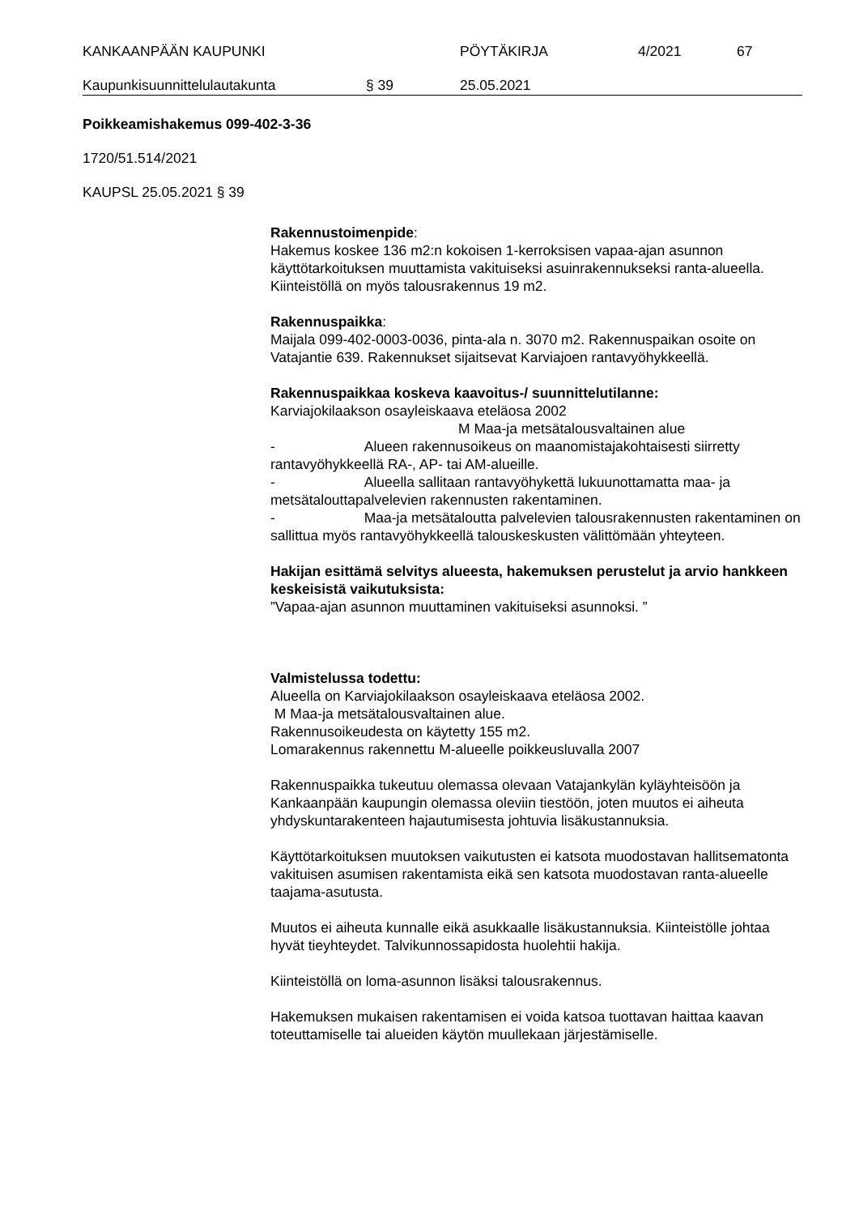KANKAAN­PÄÄN KAUPUNKI PÖYTÄKIRJA 4/2021 67
Kaupunkisuunnittelulautakunta § 39 25.05.2021
Poikkeamishakemus 099-402-3-36
1720/51.514/2021
KAUPSL 25.05.2021 § 39
Rakennustoimenpide:
Hakemus koskee 136 m2:n kokoisen 1-kerroksisen vapaa-ajan asunnon käyttötarkoituksen muuttamista vakituiseksi asuinrakennukseksi ranta-alueella. Kiinteistöllä on myös talousrakennus 19 m2.
Rakennuspaikka:
Maijala 099-402-0003-0036, pinta-ala n. 3070 m2. Rakennuspaikan osoite on Vatajantie 639. Rakennukset sijaitsevat Karviajoen rantavyöhykkeellä.
Rakennuspaikkaa koskeva kaavoitus-/ suunnittelutilanne:
Karviajokilaakson osayleiskaava eteläosa 2002
M Maa-ja metsätalousvaltainen alue
- Alueen rakennusoikeus on maanomistajakohtaisesti siirretty rantavyöhykkeellä RA-, AP- tai AM-alueille.
- Alueella sallitaan rantavyöhykettä lukuunottamatta maa- ja metsätalouttapalvelevien rakennusten rakentaminen.
- Maa-ja metsätaloutta palvelevien talousrakennusten rakentaminen on sallittua myös rantavyöhykkeellä talouskeskusten välittömään yhteyteen.
Hakijan esittämä selvitys alueesta, hakemuksen perustelut ja arvio hankkeen keskeisistä vaikutuksista:
”Vapaa-ajan asunnon muuttaminen vakituiseksi asunnoksi. ”
Valmistelussa todettu:
Alueella on Karviajokilaakson osayleiskaava eteläosa 2002.
M Maa-ja metsätalousvaltainen alue.
Rakennusoikeudesta on käytetty 155 m2.
Lomarakennus rakennettu M-alueelle poikkeusluvalla 2007
Rakennuspaikka tukeutuu olemassa olevaan Vatajankylän kyläyhteisöön ja Kankaanpään kaupungin olemassa oleviin tiestöön, joten muutos ei aiheuta yhdyskuntarakenteen hajautumisesta johtuvia lisäkustannuksia.
Käyttötarkoituksen muutoksen vaikutusten ei katsota muodostavan hallitsematonta vakituisen asumisen rakentamista eikä sen katsota muodostavan ranta-alueelle taajama-asutusta.
Muutos ei aiheuta kunnalle eikä asukkaalle lisäkustannuksia. Kiinteistölle johtaa hyvät tieyhteydet. Talvikunnossapidosta huolehtii hakija.
Kiinteistöllä on loma-asunnon lisäksi talousrakennus.
Hakemuksen mukaisen rakentamisen ei voida katsoa tuottavan haittaa kaavan toteuttamiselle tai alueiden käytön muullekaan järjestämiselle.